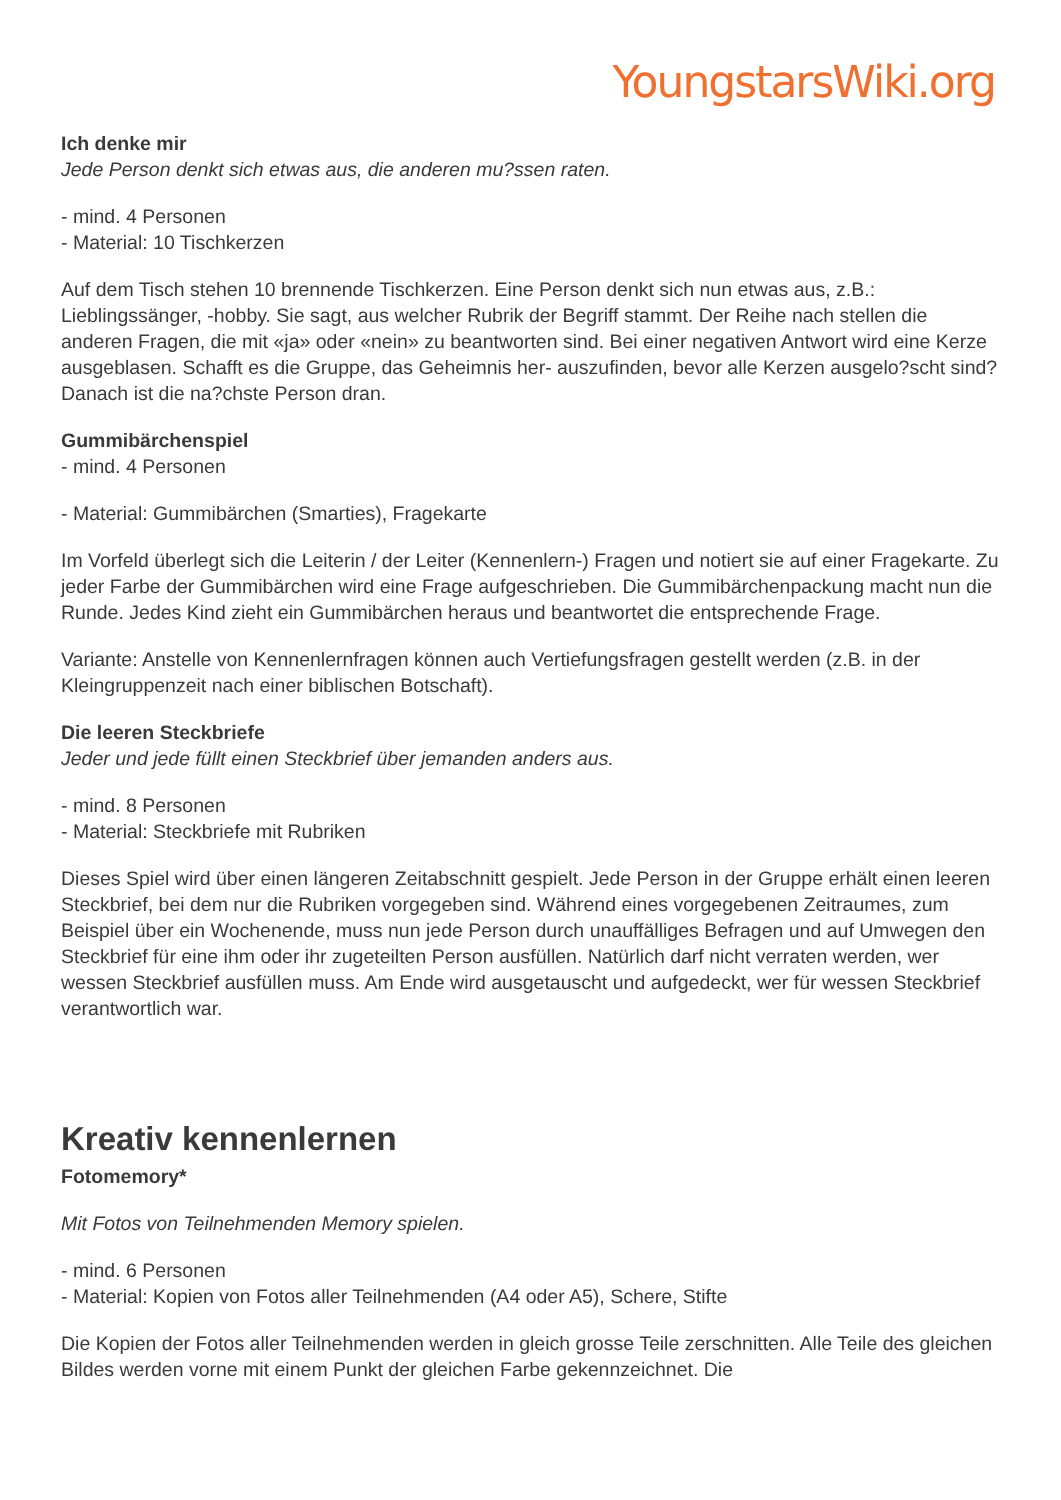YoungstarsWiki.org
Ich denke mir
Jede Person denkt sich etwas aus, die anderen mu?ssen raten.
- mind. 4 Personen
- Material: 10 Tischkerzen
Auf dem Tisch stehen 10 brennende Tischkerzen. Eine Person denkt sich nun etwas aus, z.B.: Lieblingssänger, -hobby. Sie sagt, aus welcher Rubrik der Begriff stammt. Der Reihe nach stellen die anderen Fragen, die mit «ja» oder «nein» zu beantworten sind. Bei einer negativen Antwort wird eine Kerze ausgeblasen. Schafft es die Gruppe, das Geheimnis her- auszufinden, bevor alle Kerzen ausgelo?scht sind? Danach ist die na?chste Person dran.
Gummibärchenspiel
- mind. 4 Personen
- Material: Gummibärchen (Smarties), Fragekarte
Im Vorfeld überlegt sich die Leiterin / der Leiter (Kennenlern-) Fragen und notiert sie auf einer Fragekarte. Zu jeder Farbe der Gummibärchen wird eine Frage aufgeschrieben. Die Gummibärchenpackung macht nun die Runde. Jedes Kind zieht ein Gummibärchen heraus und beantwortet die entsprechende Frage.
Variante: Anstelle von Kennenlernfragen können auch Vertiefungsfragen gestellt werden (z.B. in der Kleingruppenzeit nach einer biblischen Botschaft).
Die leeren Steckbriefe
Jeder und jede füllt einen Steckbrief über jemanden anders aus.
- mind. 8 Personen
- Material: Steckbriefe mit Rubriken
Dieses Spiel wird über einen längeren Zeitabschnitt gespielt. Jede Person in der Gruppe erhält einen leeren Steckbrief, bei dem nur die Rubriken vorgegeben sind. Während eines vorgegebenen Zeitraumes, zum Beispiel über ein Wochenende, muss nun jede Person durch unauffälliges Befragen und auf Umwegen den Steckbrief für eine ihm oder ihr zugeteilten Person ausfüllen. Natürlich darf nicht verraten werden, wer wessen Steckbrief ausfüllen muss. Am Ende wird ausgetauscht und aufgedeckt, wer für wessen Steckbrief verantwortlich war.
Kreativ kennenlernen
Fotomemory*
Mit Fotos von Teilnehmenden Memory spielen.
- mind. 6 Personen
- Material: Kopien von Fotos aller Teilnehmenden (A4 oder A5), Schere, Stifte
Die Kopien der Fotos aller Teilnehmenden werden in gleich grosse Teile zerschnitten. Alle Teile des gleichen Bildes werden vorne mit einem Punkt der gleichen Farbe gekennzeichnet. Die